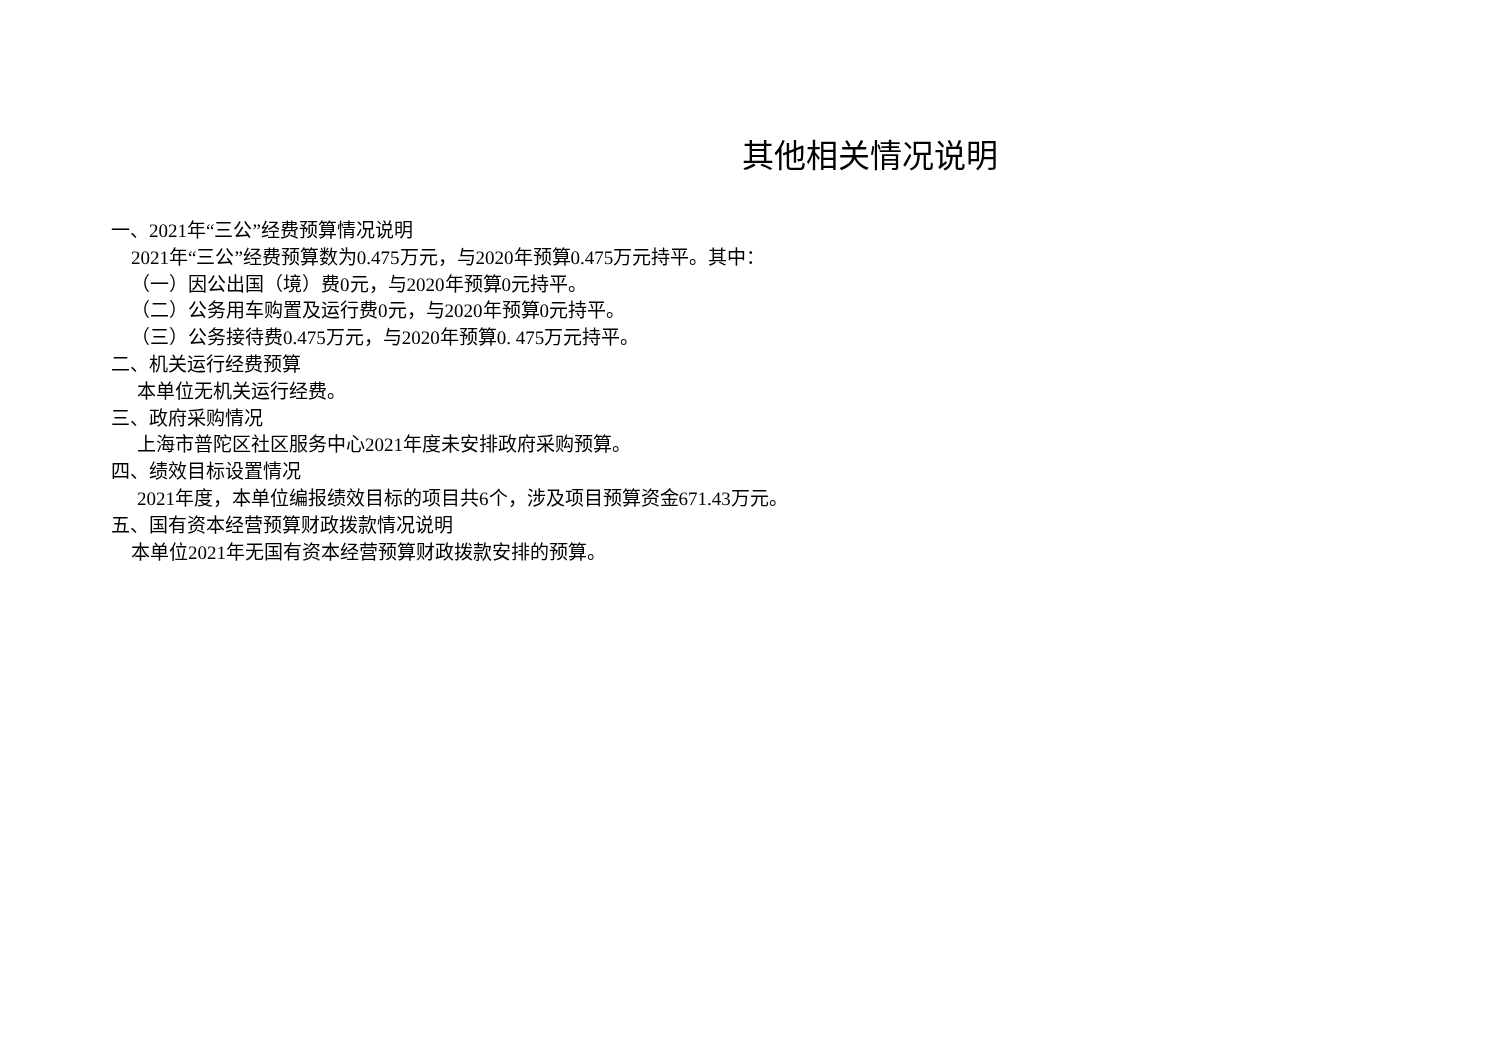其他相关情况说明
一、2021年“三公”经费预算情况说明
2021年“三公”经费预算数为0.475万元，与2020年预算0.475万元持平。其中：
（一）因公出国（境）费0元，与2020年预算0元持平。
（二）公务用车购置及运行费0元，与2020年预算0元持平。
（三）公务接待费0.475万元，与2020年预算0. 475万元持平。
二、机关运行经费预算
本单位无机关运行经费。
三、政府采购情况
上海市普陀区社区服务中心2021年度未安排政府采购预算。
四、绩效目标设置情况
2021年度，本单位编报绩效目标的项目共6个，涉及项目预算资金671.43万元。
五、国有资本经营预算财政拨款情况说明
本单位2021年无国有资本经营预算财政拨款安排的预算。